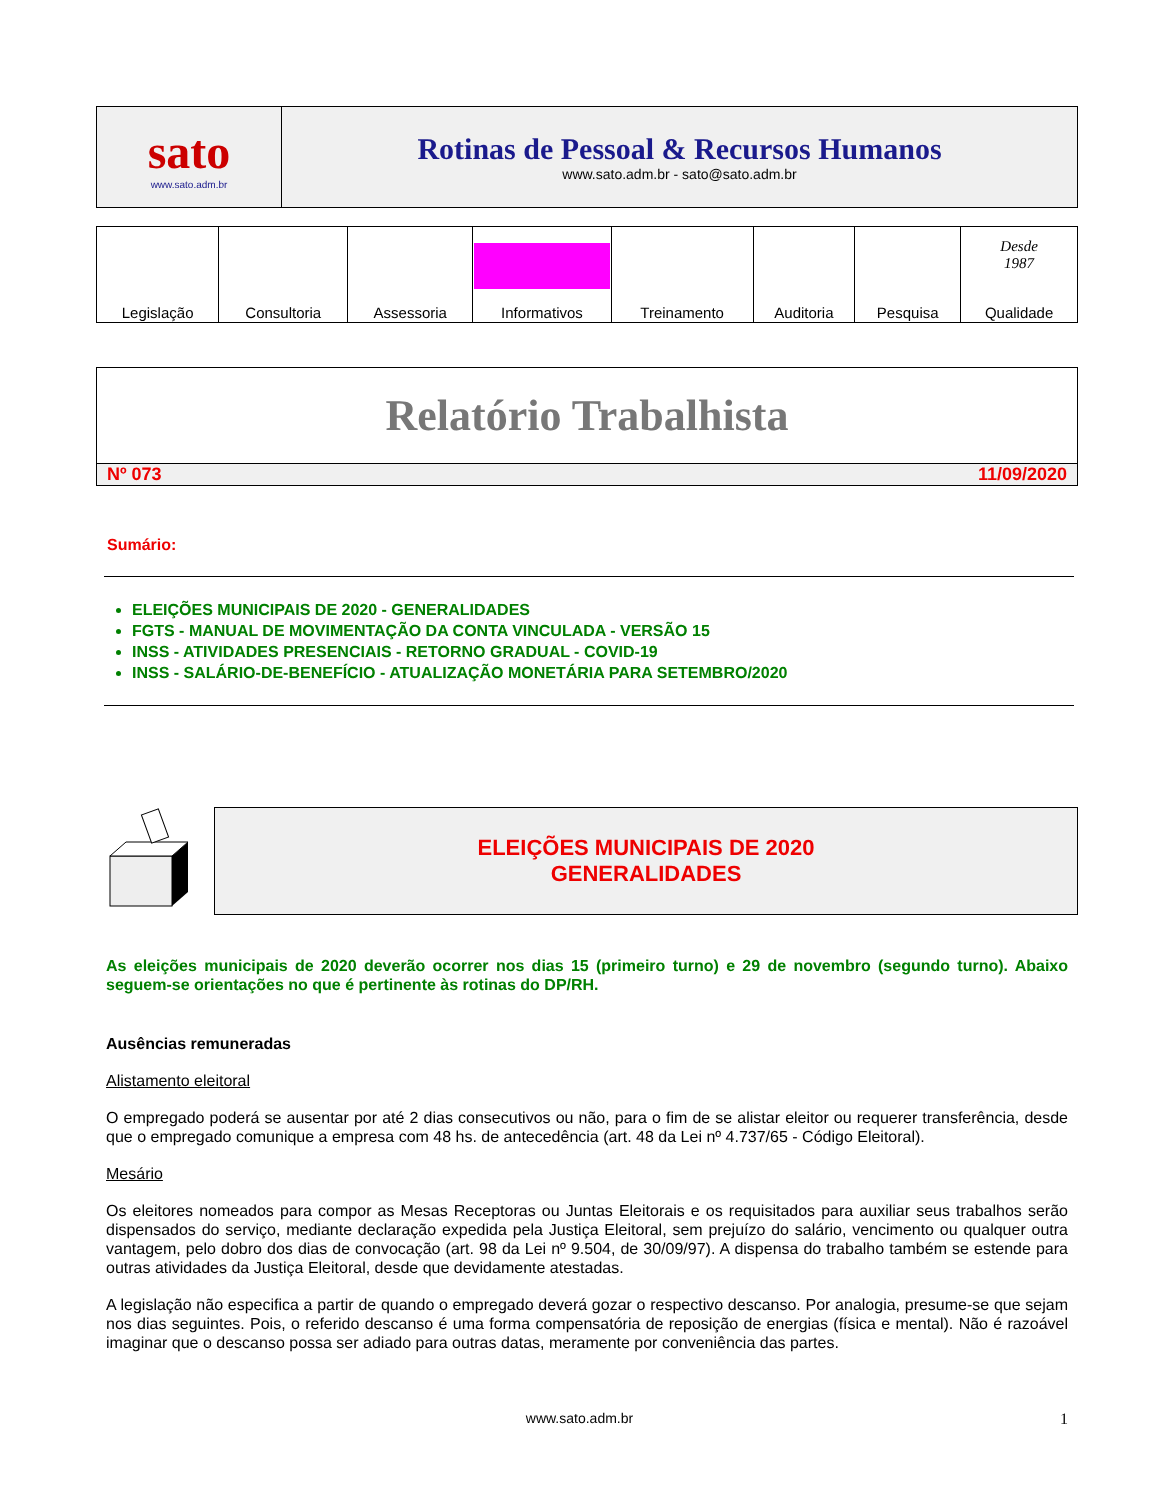| sato www.sato.adm.br | Rotinas de Pessoal & Recursos Humanos www.sato.adm.br - sato@sato.adm.br |
| Legislação | Consultoria | Assessoria | Informativos | Treinamento | Auditoria | Pesquisa | Desde 1987 Qualidade |
Relatório Trabalhista
Nº 073 11/09/2020
Sumário:
ELEIÇÕES MUNICIPAIS DE 2020 - GENERALIDADES
FGTS - MANUAL DE MOVIMENTAÇÃO DA CONTA VINCULADA - VERSÃO 15
INSS - ATIVIDADES PRESENCIAIS - RETORNO GRADUAL - COVID-19
INSS - SALÁRIO-DE-BENEFÍCIO - ATUALIZAÇÃO MONETÁRIA PARA SETEMBRO/2020
ELEIÇÕES MUNICIPAIS DE 2020
GENERALIDADES
As eleições municipais de 2020 deverão ocorrer nos dias 15 (primeiro turno) e 29 de novembro (segundo turno). Abaixo seguem-se orientações no que é pertinente às rotinas do DP/RH.
Ausências remuneradas
Alistamento eleitoral
O empregado poderá se ausentar por até 2 dias consecutivos ou não, para o fim de se alistar eleitor ou requerer transferência, desde que o empregado comunique a empresa com 48 hs. de antecedência (art. 48 da Lei nº 4.737/65 - Código Eleitoral).
Mesário
Os eleitores nomeados para compor as Mesas Receptoras ou Juntas Eleitorais e os requisitados para auxiliar seus trabalhos serão dispensados do serviço, mediante declaração expedida pela Justiça Eleitoral, sem prejuízo do salário, vencimento ou qualquer outra vantagem, pelo dobro dos dias de convocação (art. 98 da Lei nº 9.504, de 30/09/97). A dispensa do trabalho também se estende para outras atividades da Justiça Eleitoral, desde que devidamente atestadas.
A legislação não especifica a partir de quando o empregado deverá gozar o respectivo descanso. Por analogia, presume-se que sejam nos dias seguintes. Pois, o referido descanso é uma forma compensatória de reposição de energias (física e mental). Não é razoável imaginar que o descanso possa ser adiado para outras datas, meramente por conveniência das partes.
www.sato.adm.br 1